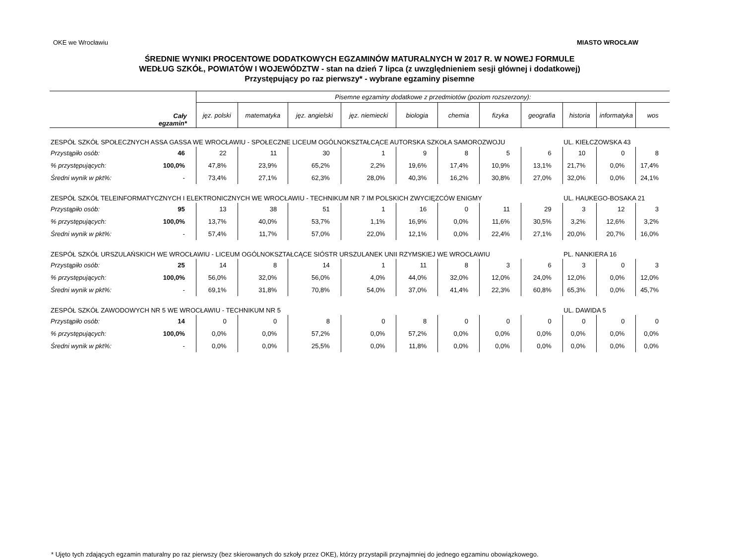OKE we Wrocławiu MIASTO WROCŁAW
ŚREDNIE WYNIKI PROCENTOWE DODATKOWYCH EGZAMINÓW MATURALNYCH W 2017 R. W NOWEJ FORMULE
WEDŁUG SZKÓŁ, POWIATÓW I WOJEWÓDZTW - stan na dzień 7 lipca (z uwzględnieniem sesji głównej i dodatkowej)
Przystępujący po raz pierwszy* - wybrane egzaminy pisemne
| Cały egzamin* | | Pisemne egzaminy dodatkowe z przedmiotów (poziom rozszerzony): | | | | | | | | | | |
| --- | --- | --- | --- | --- | --- | --- | --- | --- | --- | --- | --- | --- |
| | | jęz. polski | matematyka | jęz. angielski | jęz. niemiecki | biologia | chemia | fizyka | geografia | historia | informatyka | wos |
| ZESPÓŁ SZKÓŁ SPOŁECZNYCH ASSA GASSA WE WROCŁAWIU - SPOŁECZNE LICEUM OGÓLNOKSZTAŁCĄCE AUTORSKA SZKOŁA SAMOROZWOJU | | | | | | | | | | UL. KIEŁCZOWSKA 43 | | |
| Przystąpiło osób: | 46 | 22 | 11 | 30 | 1 | 9 | 8 | 5 | 6 | 10 | 0 | 8 |
| % przystępujących: | 100,0% | 47,8% | 23,9% | 65,2% | 2,2% | 19,6% | 17,4% | 10,9% | 13,1% | 21,7% | 0,0% | 17,4% |
| Średni wynik w pkt%: | - | 73,4% | 27,1% | 62,3% | 28,0% | 40,3% | 16,2% | 30,8% | 27,0% | 32,0% | 0,0% | 24,1% |
| ZESPÓŁ SZKÓŁ TELEINFORMATYCZNYCH I ELEKTRONICZNYCH WE WROCŁAWIU - TECHNIKUM NR 7 IM POLSKICH ZWYCIĘZCÓW ENIGMY | | | | | | | | | | UL. HAUKEGO-BOSAKA 21 | | |
| Przystąpiło osób: | 95 | 13 | 38 | 51 | 1 | 16 | 0 | 11 | 29 | 3 | 12 | 3 |
| % przystępujących: | 100,0% | 13,7% | 40,0% | 53,7% | 1,1% | 16,9% | 0,0% | 11,6% | 30,5% | 3,2% | 12,6% | 3,2% |
| Średni wynik w pkt%: | - | 57,4% | 11,7% | 57,0% | 22,0% | 12,1% | 0,0% | 22,4% | 27,1% | 20,0% | 20,7% | 16,0% |
| ZESPÓŁ SZKÓŁ URSZULAŃSKICH WE WROCŁAWIU - LICEUM OGÓLNOKSZTAŁCĄCE SIÓSTR URSZULANEK UNII RZYMSKIEJ WE WROCŁAWIU | | | | | | | | | | PL. NANKIERA 16 | | |
| Przystąpiło osób: | 25 | 14 | 8 | 14 | 1 | 11 | 8 | 3 | 6 | 3 | 0 | 3 |
| % przystępujących: | 100,0% | 56,0% | 32,0% | 56,0% | 4,0% | 44,0% | 32,0% | 12,0% | 24,0% | 12,0% | 0,0% | 12,0% |
| Średni wynik w pkt%: | - | 69,1% | 31,8% | 70,8% | 54,0% | 37,0% | 41,4% | 22,3% | 60,8% | 65,3% | 0,0% | 45,7% |
| ZESPÓŁ SZKÓŁ ZAWODOWYCH NR 5 WE WROCŁAWIU - TECHNIKUM NR 5 | | | | | | | | | | UL. DAWIDA 5 | | |
| Przystąpiło osób: | 14 | 0 | 0 | 8 | 0 | 8 | 0 | 0 | 0 | 0 | 0 | 0 |
| % przystępujących: | 100,0% | 0,0% | 0,0% | 57,2% | 0,0% | 57,2% | 0,0% | 0,0% | 0,0% | 0,0% | 0,0% | 0,0% |
| Średni wynik w pkt%: | - | 0,0% | 0,0% | 25,5% | 0,0% | 11,8% | 0,0% | 0,0% | 0,0% | 0,0% | 0,0% | 0,0% |
* Ujęto tych zdających egzamin maturalny po raz pierwszy (bez skierowanych do szkoły przez OKE), którzy przystapili przynajmniej do jednego egzaminu obowiązkowego.